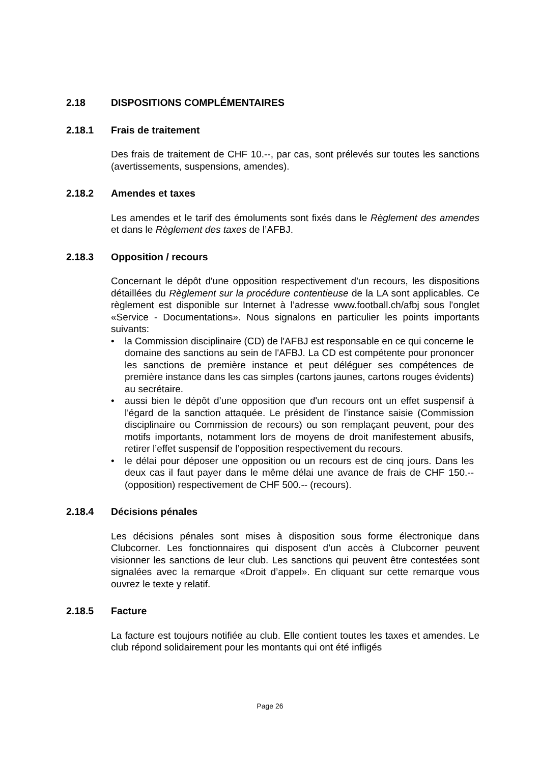2.18 DISPOSITIONS COMPLÉMENTAIRES
2.18.1 Frais de traitement
Des frais de traitement de CHF 10.--, par cas, sont prélevés sur toutes les sanctions (avertissements, suspensions, amendes).
2.18.2 Amendes et taxes
Les amendes et le tarif des émoluments sont fixés dans le Règlement des amendes et dans le Règlement des taxes de l’AFBJ.
2.18.3 Opposition / recours
Concernant le dépôt d'une opposition respectivement d'un recours, les dispositions détaillées du Règlement sur la procédure contentieuse de la LA sont applicables. Ce règlement est disponible sur Internet à l’adresse www.football.ch/afbj sous l'onglet «Service - Documentations». Nous signalons en particulier les points importants suivants:
• la Commission disciplinaire (CD) de l'AFBJ est responsable en ce qui concerne le domaine des sanctions au sein de l'AFBJ. La CD est compétente pour prononcer les sanctions de première instance et peut déléguer ses compétences de première instance dans les cas simples (cartons jaunes, cartons rouges évidents) au secrétaire.
• aussi bien le dépôt d’une opposition que d'un recours ont un effet suspensif à l'égard de la sanction attaquée. Le président de l’instance saisie (Commission disciplinaire ou Commission de recours) ou son remplaçant peuvent, pour des motifs importants, notamment lors de moyens de droit manifestement abusifs, retirer l’effet suspensif de l’opposition respectivement du recours.
• le délai pour déposer une opposition ou un recours est de cinq jours. Dans les deux cas il faut payer dans le même délai une avance de frais de CHF 150.-- (opposition) respectivement de CHF 500.-- (recours).
2.18.4 Décisions pénales
Les décisions pénales sont mises à disposition sous forme électronique dans Clubcorner. Les fonctionnaires qui disposent d’un accès à Clubcorner peuvent visionner les sanctions de leur club. Les sanctions qui peuvent être contestées sont signalées avec la remarque «Droit d’appel». En cliquant sur cette remarque vous ouvrez le texte y relatif.
2.18.5 Facture
La facture est toujours notifiée au club. Elle contient toutes les taxes et amendes. Le club répond solidairement pour les montants qui ont été infligés
Page 26